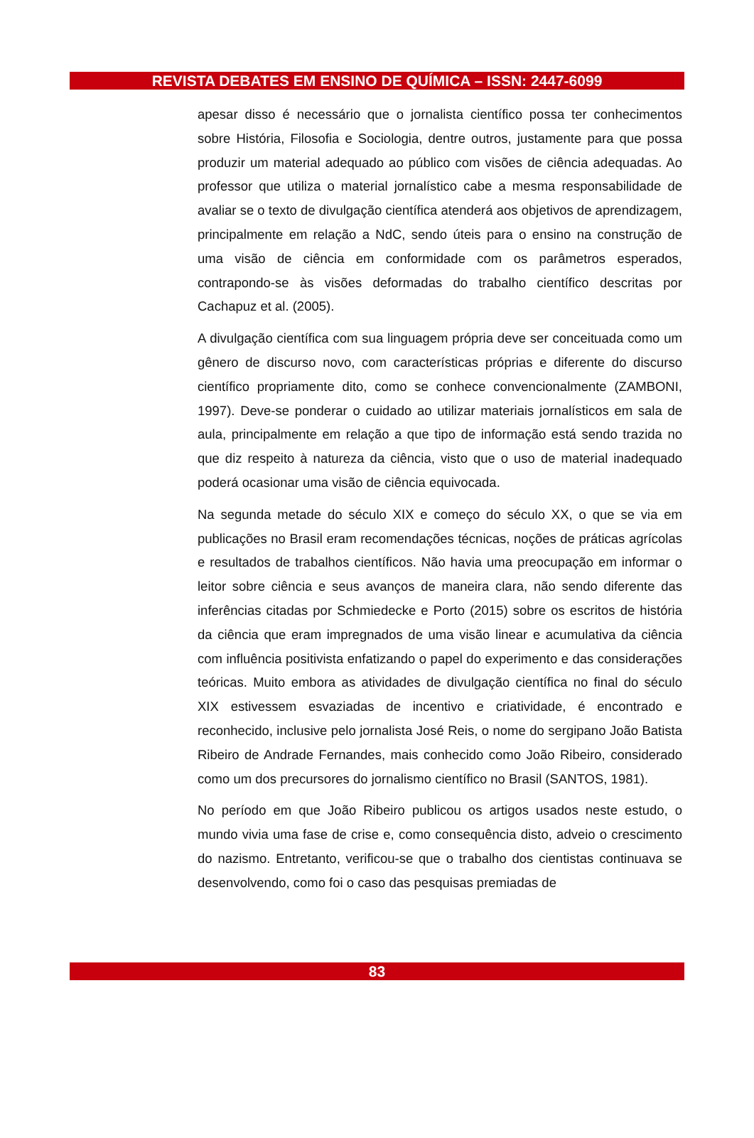REVISTA DEBATES EM ENSINO DE QUÍMICA – ISSN: 2447-6099
apesar disso é necessário que o jornalista científico possa ter conhecimentos sobre História, Filosofia e Sociologia, dentre outros, justamente para que possa produzir um material adequado ao público com visões de ciência adequadas. Ao professor que utiliza o material jornalístico cabe a mesma responsabilidade de avaliar se o texto de divulgação científica atenderá aos objetivos de aprendizagem, principalmente em relação a NdC, sendo úteis para o ensino na construção de uma visão de ciência em conformidade com os parâmetros esperados, contrapondo-se às visões deformadas do trabalho científico descritas por Cachapuz et al. (2005).
A divulgação científica com sua linguagem própria deve ser conceituada como um gênero de discurso novo, com características próprias e diferente do discurso científico propriamente dito, como se conhece convencionalmente (ZAMBONI, 1997). Deve-se ponderar o cuidado ao utilizar materiais jornalísticos em sala de aula, principalmente em relação a que tipo de informação está sendo trazida no que diz respeito à natureza da ciência, visto que o uso de material inadequado poderá ocasionar uma visão de ciência equivocada.
Na segunda metade do século XIX e começo do século XX, o que se via em publicações no Brasil eram recomendações técnicas, noções de práticas agrícolas e resultados de trabalhos científicos. Não havia uma preocupação em informar o leitor sobre ciência e seus avanços de maneira clara, não sendo diferente das inferências citadas por Schmiedecke e Porto (2015) sobre os escritos de história da ciência que eram impregnados de uma visão linear e acumulativa da ciência com influência positivista enfatizando o papel do experimento e das considerações teóricas. Muito embora as atividades de divulgação científica no final do século XIX estivessem esvaziadas de incentivo e criatividade, é encontrado e reconhecido, inclusive pelo jornalista José Reis, o nome do sergipano João Batista Ribeiro de Andrade Fernandes, mais conhecido como João Ribeiro, considerado como um dos precursores do jornalismo científico no Brasil (SANTOS, 1981).
No período em que João Ribeiro publicou os artigos usados neste estudo, o mundo vivia uma fase de crise e, como consequência disto, adveio o crescimento do nazismo. Entretanto, verificou-se que o trabalho dos cientistas continuava se desenvolvendo, como foi o caso das pesquisas premiadas de
83